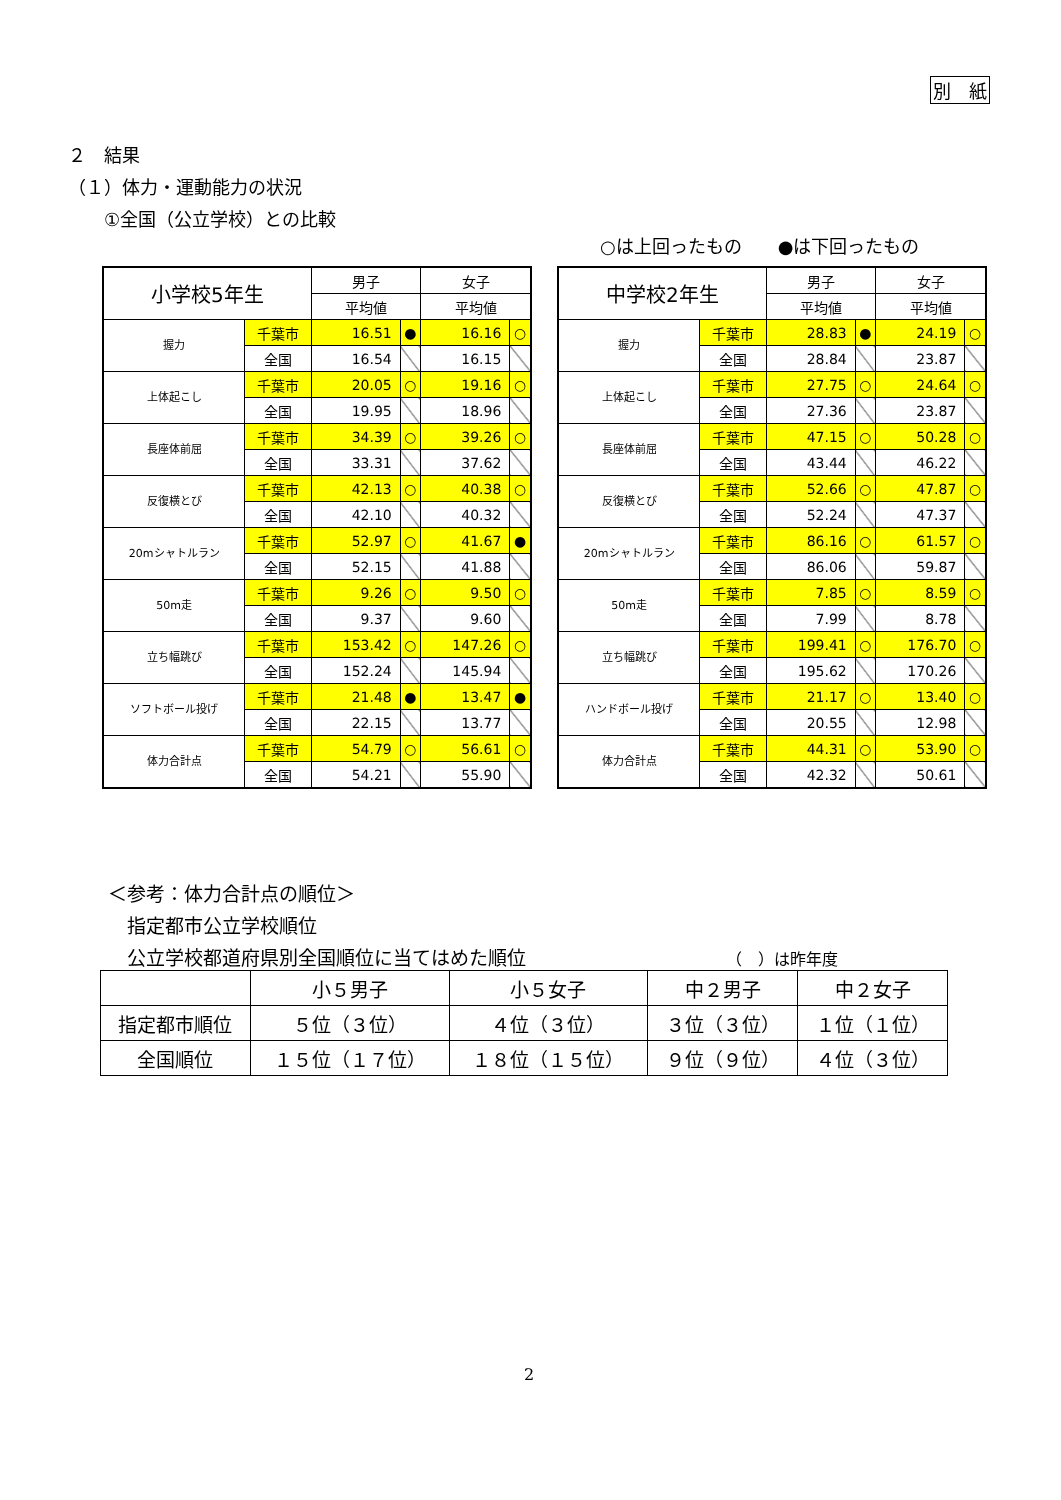別　紙
２　結果
（１）体力・運動能力の状況
　　①全国（公立学校）との比較
○は上回ったもの　　●は下回ったもの
| 小学校5年生 | | 男子 | | 女子 | |
| | | 平均値 | | 平均値 | |
| 握力 | 千葉市 | 16.51 | ● | 16.16 | ○ |
| | 全国 | 16.54 | | 16.15 | |
| 上体起こし | 千葉市 | 20.05 | ○ | 19.16 | ○ |
| | 全国 | 19.95 | | 18.96 | |
| 長座体前屈 | 千葉市 | 34.39 | ○ | 39.26 | ○ |
| | 全国 | 33.31 | | 37.62 | |
| 反復横とび | 千葉市 | 42.13 | ○ | 40.38 | ○ |
| | 全国 | 42.10 | | 40.32 | |
| 20mシャトルラン | 千葉市 | 52.97 | ○ | 41.67 | ● |
| | 全国 | 52.15 | | 41.88 | |
| 50m走 | 千葉市 | 9.26 | ○ | 9.50 | ○ |
| | 全国 | 9.37 | | 9.60 | |
| 立ち幅跳び | 千葉市 | 153.42 | ○ | 147.26 | ○ |
| | 全国 | 152.24 | | 145.94 | |
| ソフトボール投げ | 千葉市 | 21.48 | ● | 13.47 | ● |
| | 全国 | 22.15 | | 13.77 | |
| 体力合計点 | 千葉市 | 54.79 | ○ | 56.61 | ○ |
| | 全国 | 54.21 | | 55.90 | |
| 中学校2年生 | | 男子 | | 女子 | |
| | | 平均値 | | 平均値 | |
| 握力 | 千葉市 | 28.83 | ● | 24.19 | ○ |
| | 全国 | 28.84 | | 23.87 | |
| 上体起こし | 千葉市 | 27.75 | ○ | 24.64 | ○ |
| | 全国 | 27.36 | | 23.87 | |
| 長座体前屈 | 千葉市 | 47.15 | ○ | 50.28 | ○ |
| | 全国 | 43.44 | | 46.22 | |
| 反復横とび | 千葉市 | 52.66 | ○ | 47.87 | ○ |
| | 全国 | 52.24 | | 47.37 | |
| 20mシャトルラン | 千葉市 | 86.16 | ○ | 61.57 | ○ |
| | 全国 | 86.06 | | 59.87 | |
| 50m走 | 千葉市 | 7.85 | ○ | 8.59 | ○ |
| | 全国 | 7.99 | | 8.78 | |
| 立ち幅跳び | 千葉市 | 199.41 | ○ | 176.70 | ○ |
| | 全国 | 195.62 | | 170.26 | |
| ハンドボール投げ | 千葉市 | 21.17 | ○ | 13.40 | ○ |
| | 全国 | 20.55 | | 12.98 | |
| 体力合計点 | 千葉市 | 44.31 | ○ | 53.90 | ○ |
| | 全国 | 42.32 | | 50.61 | |
＜参考：体力合計点の順位＞
　指定都市公立学校順位
　公立学校都道府県別全国順位に当てはめた順位 （　）は昨年度
| | 小５男子 | 小５女子 | 中２男子 | 中２女子 |
| --- | --- | --- | --- | --- |
| 指定都市順位 | ５位（３位） | ４位（３位） | ３位（３位） | １位（１位） |
| 全国順位 | １５位（１７位） | １８位（１５位） | ９位（９位） | ４位（３位） |
2